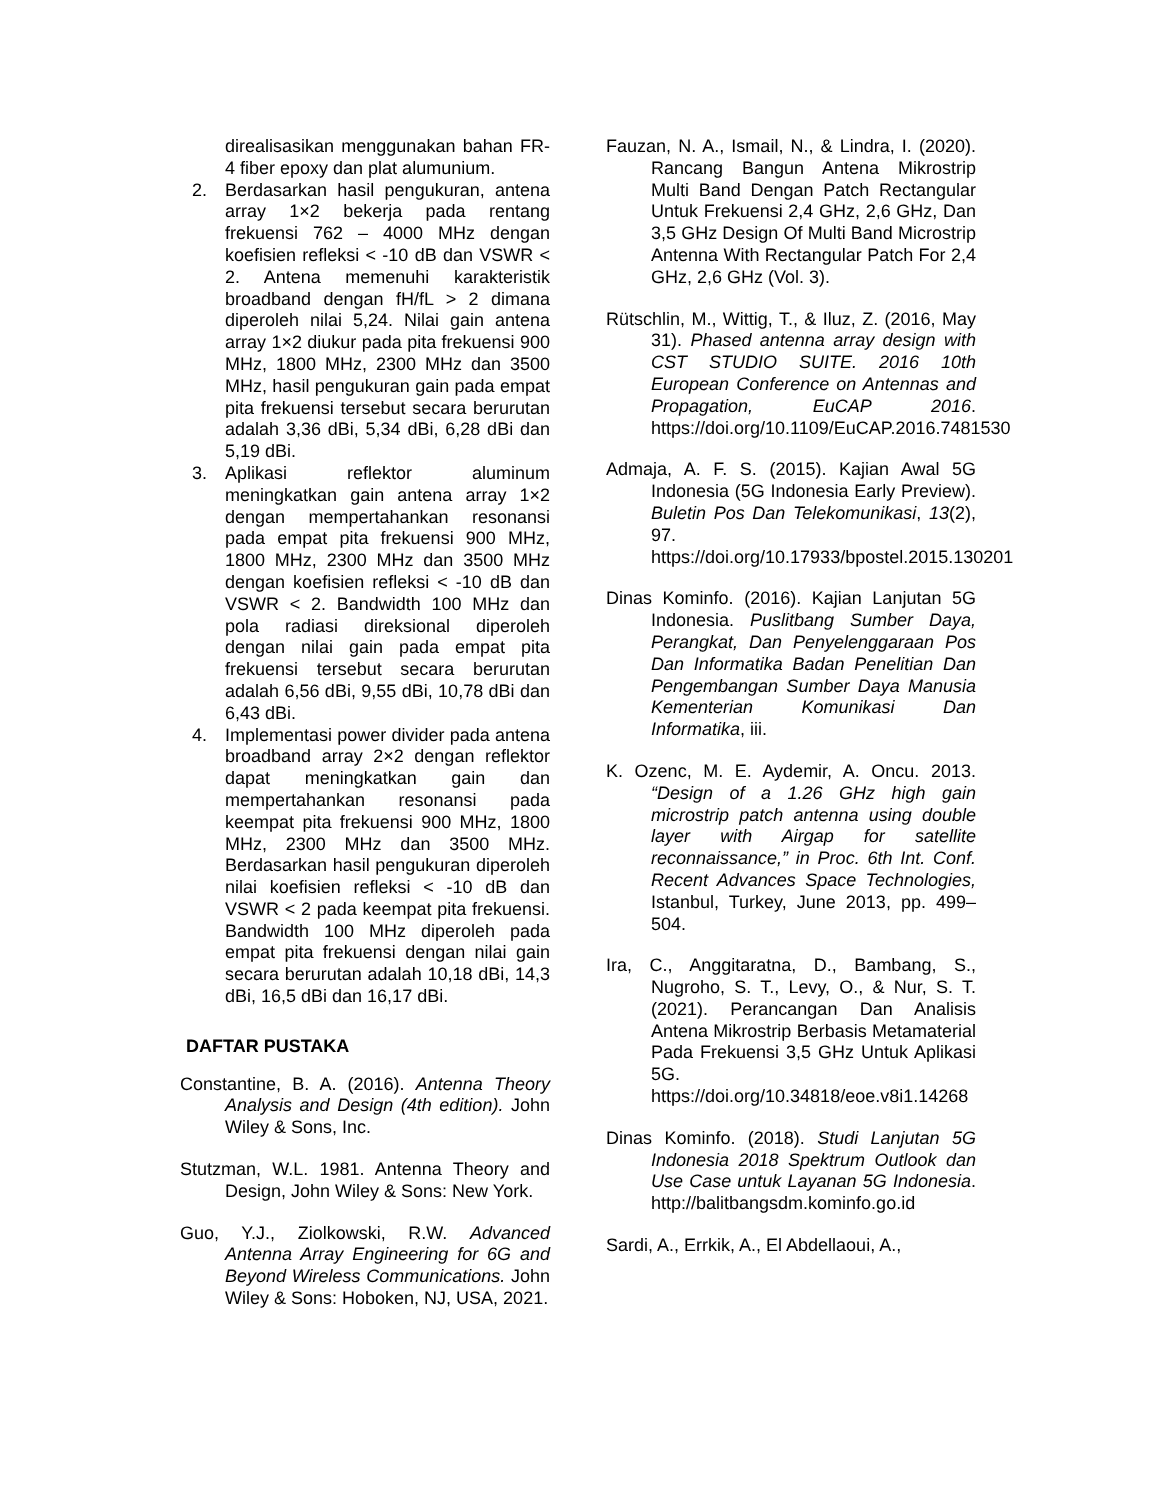direalisasikan menggunakan bahan FR-4 fiber epoxy dan plat alumunium.
2. Berdasarkan hasil pengukuran, antena array 1×2 bekerja pada rentang frekuensi 762 – 4000 MHz dengan koefisien refleksi < -10 dB dan VSWR < 2. Antena memenuhi karakteristik broadband dengan fH/fL > 2 dimana diperoleh nilai 5,24. Nilai gain antena array 1×2 diukur pada pita frekuensi 900 MHz, 1800 MHz, 2300 MHz dan 3500 MHz, hasil pengukuran gain pada empat pita frekuensi tersebut secara berurutan adalah 3,36 dBi, 5,34 dBi, 6,28 dBi dan 5,19 dBi.
3. Aplikasi reflektor aluminum meningkatkan gain antena array 1×2 dengan mempertahankan resonansi pada empat pita frekuensi 900 MHz, 1800 MHz, 2300 MHz dan 3500 MHz dengan koefisien refleksi < -10 dB dan VSWR < 2. Bandwidth 100 MHz dan pola radiasi direksional diperoleh dengan nilai gain pada empat pita frekuensi tersebut secara berurutan adalah 6,56 dBi, 9,55 dBi, 10,78 dBi dan 6,43 dBi.
4. Implementasi power divider pada antena broadband array 2×2 dengan reflektor dapat meningkatkan gain dan mempertahankan resonansi pada keempat pita frekuensi 900 MHz, 1800 MHz, 2300 MHz dan 3500 MHz. Berdasarkan hasil pengukuran diperoleh nilai koefisien refleksi < -10 dB dan VSWR < 2 pada keempat pita frekuensi. Bandwidth 100 MHz diperoleh pada empat pita frekuensi dengan nilai gain secara berurutan adalah 10,18 dBi, 14,3 dBi, 16,5 dBi dan 16,17 dBi.
DAFTAR PUSTAKA
Constantine, B. A. (2016). Antenna Theory Analysis and Design (4th edition). John Wiley & Sons, Inc.
Stutzman, W.L. 1981. Antenna Theory and Design, John Wiley & Sons: New York.
Guo, Y.J., Ziolkowski, R.W. Advanced Antenna Array Engineering for 6G and Beyond Wireless Communications. John Wiley & Sons: Hoboken, NJ, USA, 2021.
Fauzan, N. A., Ismail, N., & Lindra, I. (2020). Rancang Bangun Antena Mikrostrip Multi Band Dengan Patch Rectangular Untuk Frekuensi 2,4 GHz, 2,6 GHz, Dan 3,5 GHz Design Of Multi Band Microstrip Antenna With Rectangular Patch For 2,4 GHz, 2,6 GHz (Vol. 3).
Rütschlin, M., Wittig, T., & Iluz, Z. (2016, May 31). Phased antenna array design with CST STUDIO SUITE. 2016 10th European Conference on Antennas and Propagation, EuCAP 2016. https://doi.org/10.1109/EuCAP.2016.7481530
Admaja, A. F. S. (2015). Kajian Awal 5G Indonesia (5G Indonesia Early Preview). Buletin Pos Dan Telekomunikasi, 13(2), 97. https://doi.org/10.17933/bpostel.2015.130201
Dinas Kominfo. (2016). Kajian Lanjutan 5G Indonesia. Puslitbang Sumber Daya, Perangkat, Dan Penyelenggaraan Pos Dan Informatika Badan Penelitian Dan Pengembangan Sumber Daya Manusia Kementerian Komunikasi Dan Informatika, iii.
K. Ozenc, M. E. Aydemir, A. Oncu. 2013. “Design of a 1.26 GHz high gain microstrip patch antenna using double layer with Airgap for satellite reconnaissance,” in Proc. 6th Int. Conf. Recent Advances Space Technologies, Istanbul, Turkey, June 2013, pp. 499–504.
Ira, C., Anggitaratna, D., Bambang, S., Nugroho, S. T., Levy, O., & Nur, S. T. (2021). Perancangan Dan Analisis Antena Mikrostrip Berbasis Metamaterial Pada Frekuensi 3,5 GHz Untuk Aplikasi 5G. https://doi.org/10.34818/eoe.v8i1.14268
Dinas Kominfo. (2018). Studi Lanjutan 5G Indonesia 2018 Spektrum Outlook dan Use Case untuk Layanan 5G Indonesia. http://balitbangsdm.kominfo.go.id
Sardi, A., Errkik, A., El Abdellaoui, A.,